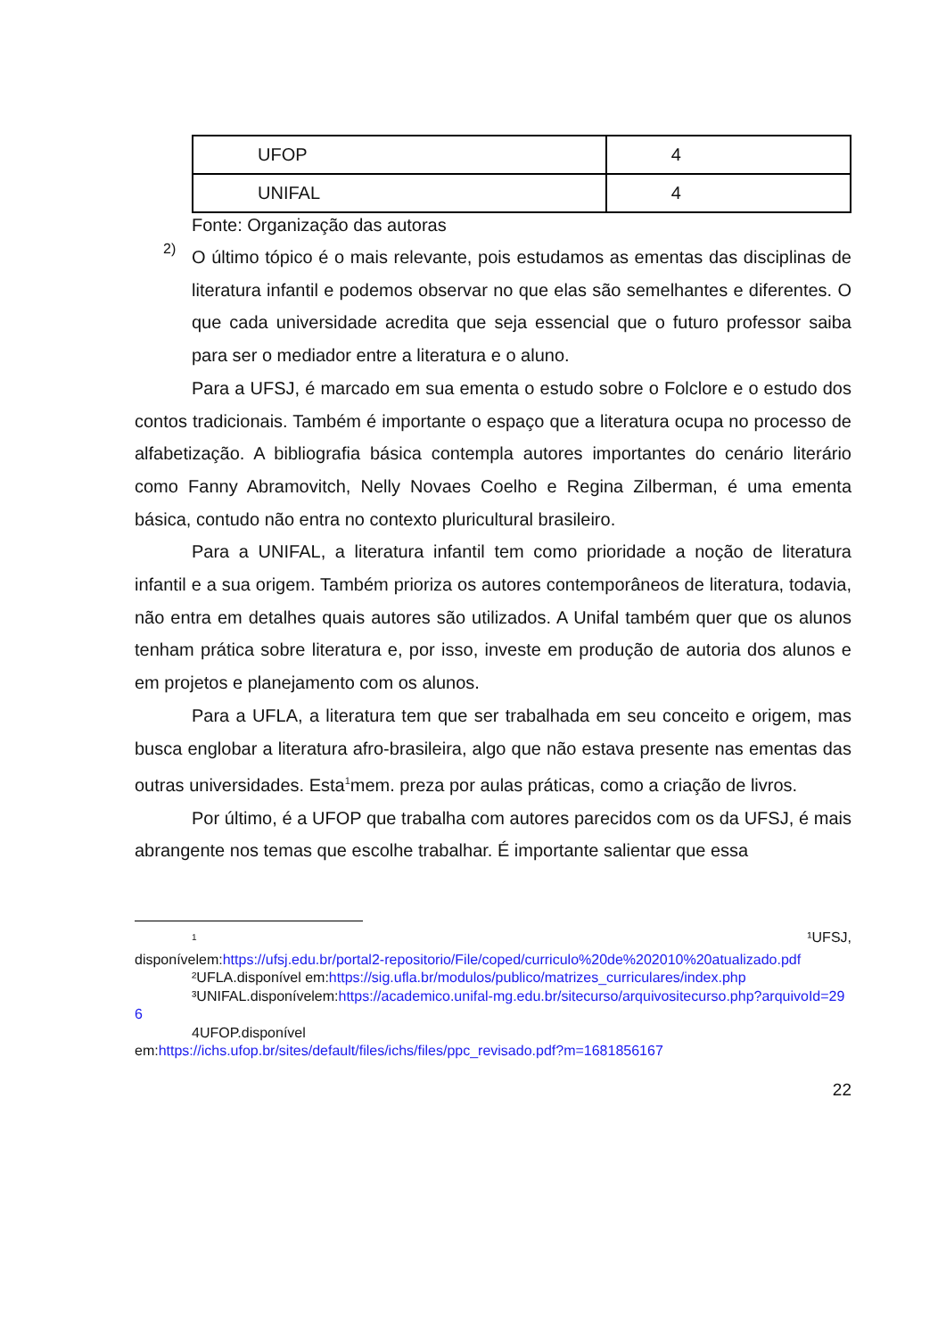| UFOP | 4 |
| UNIFAL | 4 |
Fonte: Organização das autoras
2)
O último tópico é o mais relevante, pois estudamos as ementas das disciplinas de literatura infantil e podemos observar no que elas são semelhantes e diferentes. O que cada universidade acredita que seja essencial que o futuro professor saiba para ser o mediador entre a literatura e o aluno.
Para a UFSJ, é marcado em sua ementa o estudo sobre o Folclore e o estudo dos contos tradicionais. Também é importante o espaço que a literatura ocupa no processo de alfabetização. A bibliografia básica contempla autores importantes do cenário literário como Fanny Abramovitch, Nelly Novaes Coelho e Regina Zilberman, é uma ementa básica, contudo não entra no contexto pluricultural brasileiro.
Para a UNIFAL, a literatura infantil tem como prioridade a noção de literatura infantil e a sua origem. Também prioriza os autores contemporâneos de literatura, todavia, não entra em detalhes quais autores são utilizados. A Unifal também quer que os alunos tenham prática sobre literatura e, por isso, investe em produção de autoria dos alunos e em projetos e planejamento com os alunos.
Para a UFLA, a literatura tem que ser trabalhada em seu conceito e origem, mas busca englobar a literatura afro-brasileira, algo que não estava presente nas ementas das outras universidades. Esta<sup>1</sup>mem. preza por aulas práticas, como a criação de livros.
Por último, é a UFOP que trabalha com autores parecidos com os da UFSJ, é mais abrangente nos temas que escolhe trabalhar. É importante salientar que essa
<sup>1</sup> ¹UFSJ,
disponívelem:https://ufsj.edu.br/portal2-repositorio/File/coped/curriculo%20de%202010%20atualizado.pdf
²UFLA.disponível em:https://sig.ufla.br/modulos/publico/matrizes_curriculares/index.php
³UNIFAL.disponívelem:https://academico.unifal-mg.edu.br/sitecurso/arquivositecurso.php?arquivoId=296
4UFOP.disponível
em:https://ichs.ufop.br/sites/default/files/ichs/files/ppc_revisado.pdf?m=1681856167
22